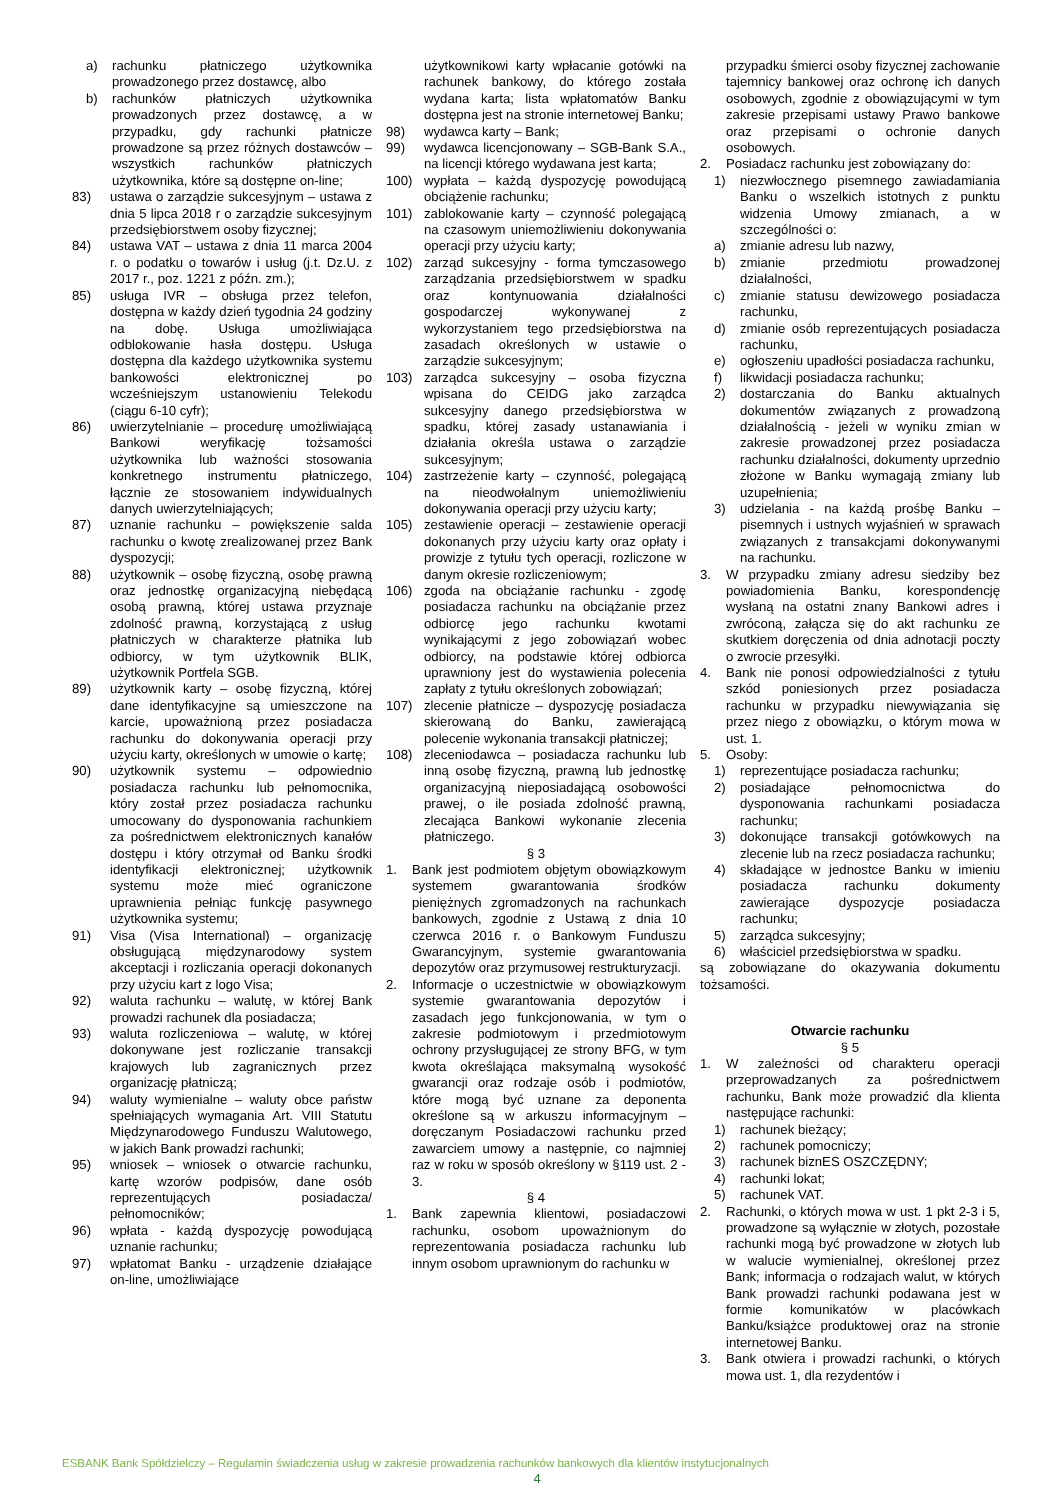a) rachunku płatniczego użytkownika prowadzonego przez dostawcę, albo
b) rachunków płatniczych użytkownika prowadzonych przez dostawcę, a w przypadku, gdy rachunki płatnicze prowadzone są przez różnych dostawców – wszystkich rachunków płatniczych użytkownika, które są dostępne on-line;
83) ustawa o zarządzie sukcesyjnym – ustawa z dnia 5 lipca 2018 r o zarządzie sukcesyjnym przedsiębiorstwem osoby fizycznej;
84) ustawa VAT – ustawa z dnia 11 marca 2004 r. o podatku o towarów i usług (j.t. Dz.U. z 2017 r., poz. 1221 z późn. zm.);
85) usługa IVR – obsługa przez telefon, dostępna w każdy dzień tygodnia 24 godziny na dobę. Usługa umożliwiająca odblokowanie hasła dostępu. Usługa dostępna dla każdego użytkownika systemu bankowości elektronicznej po wcześniejszym ustanowieniu Telekodu (ciągu 6-10 cyfr);
86) uwierzytelnianie – procedurę umożliwiającą Bankowi weryfikację tożsamości użytkownika lub ważności stosowania konkretnego instrumentu płatniczego, łącznie ze stosowaniem indywidualnych danych uwierzytelniających;
87) uznanie rachunku – powiększenie salda rachunku o kwotę zrealizowanej przez Bank dyspozycji;
88) użytkownik – osobę fizyczną, osobę prawną oraz jednostkę organizacyjną niebędącą osobą prawną, której ustawa przyznaje zdolność prawną, korzystającą z usług płatniczych w charakterze płatnika lub odbiorcy, w tym użytkownik BLIK, użytkownik Portfela SGB.
89) użytkownik karty – osobę fizyczną, której dane identyfikacyjne są umieszczone na karcie, upoważnioną przez posiadacza rachunku do dokonywania operacji przy użyciu karty, określonych w umowie o kartę;
90) użytkownik systemu – odpowiednio posiadacza rachunku lub pełnomocnika, który został przez posiadacza rachunku umocowany do dysponowania rachunkiem za pośrednictwem elektronicznych kanałów dostępu i który otrzymał od Banku środki identyfikacji elektronicznej; użytkownik systemu może mieć ograniczone uprawnienia pełniąc funkcję pasywnego użytkownika systemu;
91) Visa (Visa International) – organizację obsługującą międzynarodowy system akceptacji i rozliczania operacji dokonanych przy użyciu kart z logo Visa;
92) waluta rachunku – walutę, w której Bank prowadzi rachunek dla posiadacza;
93) waluta rozliczeniowa – walutę, w której dokonywane jest rozliczanie transakcji krajowych lub zagranicznych przez organizację płatniczą;
94) waluty wymienialne – waluty obce państw spełniających wymagania Art. VIII Statutu Międzynarodowego Funduszu Walutowego, w jakich Bank prowadzi rachunki;
95) wniosek – wniosek o otwarcie rachunku, kartę wzorów podpisów, dane osób reprezentujących posiadacza/ pełnomocników;
96) wpłata - każdą dyspozycję powodującą uznanie rachunku;
97) wpłatomat Banku - urządzenie działające on-line, umożliwiające
użytkownikowi karty wpłacanie gotówki na rachunek bankowy, do którego została wydana karta; lista wpłatomatów Banku dostępna jest na stronie internetowej Banku;
98) wydawca karty – Bank;
99) wydawca licencjonowany – SGB-Bank S.A., na licencji którego wydawana jest karta;
100) wypłata – każdą dyspozycję powodującą obciążenie rachunku;
101) zablokowanie karty – czynność polegającą na czasowym uniemożliwieniu dokonywania operacji przy użyciu karty;
102) zarząd sukcesyjny - forma tymczasowego zarządzania przedsiębiorstwem w spadku oraz kontynuowania działalności gospodarczej wykonywanej z wykorzystaniem tego przedsiębiorstwa na zasadach określonych w ustawie o zarządzie sukcesyjnym;
103) zarządca sukcesyjny – osoba fizyczna wpisana do CEIDG jako zarządca sukcesyjny danego przedsiębiorstwa w spadku, której zasady ustanawiania i działania określa ustawa o zarządzie sukcesyjnym;
104) zastrzeżenie karty – czynność, polegającą na nieodwołalnym uniemożliwieniu dokonywania operacji przy użyciu karty;
105) zestawienie operacji – zestawienie operacji dokonanych przy użyciu karty oraz opłaty i prowizje z tytułu tych operacji, rozliczone w danym okresie rozliczeniowym;
106) zgoda na obciążanie rachunku - zgodę posiadacza rachunku na obciążanie przez odbiorcę jego rachunku kwotami wynikającymi z jego zobowiązań wobec odbiorcy, na podstawie której odbiorca uprawniony jest do wystawienia polecenia zapłaty z tytułu określonych zobowiązań;
107) zlecenie płatnicze – dyspozycję posiadacza skierowaną do Banku, zawierającą polecenie wykonania transakcji płatniczej;
108) zleceniodawca – posiadacza rachunku lub inną osobę fizyczną, prawną lub jednostkę organizacyjną nieposiadającą osobowości prawej, o ile posiada zdolność prawną, zlecająca Bankowi wykonanie zlecenia płatniczego.
§ 3
1. Bank jest podmiotem objętym obowiązkowym systemem gwarantowania środków pieniężnych zgromadzonych na rachunkach bankowych, zgodnie z Ustawą z dnia 10 czerwca 2016 r. o Bankowym Funduszu Gwarancyjnym, systemie gwarantowania depozytów oraz przymusowej restrukturyzacji.
2. Informacje o uczestnictwie w obowiązkowym systemie gwarantowania depozytów i zasadach jego funkcjonowania, w tym o zakresie podmiotowym i przedmiotowym ochrony przysługującej ze strony BFG, w tym kwota określająca maksymalną wysokość gwarancji oraz rodzaje osób i podmiotów, które mogą być uznane za deponenta określone są w arkuszu informacyjnym – doręczanym Posiadaczowi rachunku przed zawarciem umowy a następnie, co najmniej raz w roku w sposób określony w §119 ust. 2 - 3.
§ 4
1. Bank zapewnia klientowi, posiadaczowi rachunku, osobom upoważnionym do reprezentowania posiadacza rachunku lub innym osobom uprawnionym do rachunku w
przypadku śmierci osoby fizycznej zachowanie tajemnicy bankowej oraz ochronę ich danych osobowych, zgodnie z obowiązującymi w tym zakresie przepisami ustawy Prawo bankowe oraz przepisami o ochronie danych osobowych.
2. Posiadacz rachunku jest zobowiązany do:
1) niezwłocznego pisemnego zawiadamiania Banku o wszelkich istotnych z punktu widzenia Umowy zmianach, a w szczególności o:
a) zmianie adresu lub nazwy,
b) zmianie przedmiotu prowadzonej działalności,
c) zmianie statusu dewizowego posiadacza rachunku,
d) zmianie osób reprezentujących posiadacza rachunku,
e) ogłoszeniu upadłości posiadacza rachunku,
f) likwidacji posiadacza rachunku;
2) dostarczania do Banku aktualnych dokumentów związanych z prowadzoną działalnością - jeżeli w wyniku zmian w zakresie prowadzonej przez posiadacza rachunku działalności, dokumenty uprzednio złożone w Banku wymagają zmiany lub uzupełnienia;
3) udzielania - na każdą prośbę Banku – pisemnych i ustnych wyjaśnień w sprawach związanych z transakcjami dokonywanymi na rachunku.
3. W przypadku zmiany adresu siedziby bez powiadomienia Banku, korespondencję wysłaną na ostatni znany Bankowi adres i zwróconą, załącza się do akt rachunku ze skutkiem doręczenia od dnia adnotacji poczty o zwrocie przesyłki.
4. Bank nie ponosi odpowiedzialności z tytułu szkód poniesionych przez posiadacza rachunku w przypadku niewywiązania się przez niego z obowiązku, o którym mowa w ust. 1.
5. Osoby:
1) reprezentujące posiadacza rachunku;
2) posiadające pełnomocnictwa do dysponowania rachunkami posiadacza rachunku;
3) dokonujące transakcji gotówkowych na zlecenie lub na rzecz posiadacza rachunku;
4) składające w jednostce Banku w imieniu posiadacza rachunku dokumenty zawierające dyspozycje posiadacza rachunku;
5) zarządca sukcesyjny;
6) właściciel przedsiębiorstwa w spadku.
są zobowiązane do okazywania dokumentu tożsamości.
Otwarcie rachunku
§ 5
1. W zależności od charakteru operacji przeprowadzanych za pośrednictwem rachunku, Bank może prowadzić dla klienta następujące rachunki:
1) rachunek bieżący;
2) rachunek pomocniczy;
3) rachunek biznES OSZCZĘDNY;
4) rachunki lokat;
5) rachunek VAT.
2. Rachunki, o których mowa w ust. 1 pkt 2-3 i 5, prowadzone są wyłącznie w złotych, pozostałe rachunki mogą być prowadzone w złotych lub w walucie wymienialnej, określonej przez Bank; informacja o rodzajach walut, w których Bank prowadzi rachunki podawana jest w formie komunikatów w placówkach Banku/książce produktowej oraz na stronie internetowej Banku.
3. Bank otwiera i prowadzi rachunki, o których mowa ust. 1, dla rezydentów i
ESBANK Bank Spółdzielczy – Regulamin świadczenia usług w zakresie prowadzenia rachunków bankowych dla klientów instytucjonalnych
4